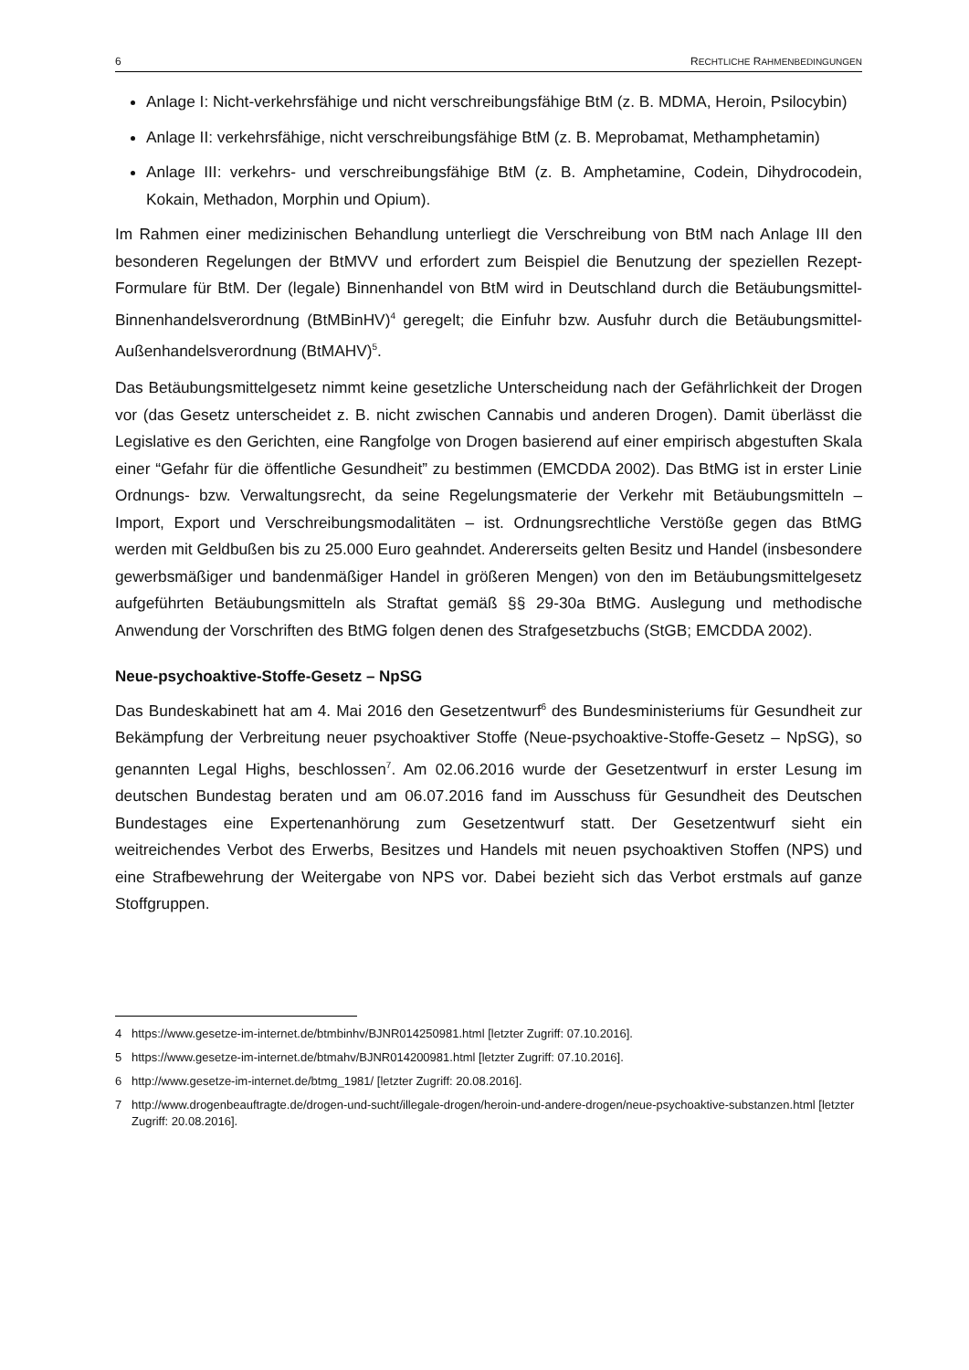6 RECHTLICHE RAHMENBEDINGUNGEN
Anlage I: Nicht-verkehrsfähige und nicht verschreibungsfähige BtM (z. B. MDMA, Heroin, Psilocybin)
Anlage II: verkehrsfähige, nicht verschreibungsfähige BtM (z. B. Meprobamat, Methamphetamin)
Anlage III: verkehrs- und verschreibungsfähige BtM (z. B. Amphetamine, Codein, Dihydrocodein, Kokain, Methadon, Morphin und Opium).
Im Rahmen einer medizinischen Behandlung unterliegt die Verschreibung von BtM nach Anlage III den besonderen Regelungen der BtMVV und erfordert zum Beispiel die Benutzung der speziellen Rezept-Formulare für BtM. Der (legale) Binnenhandel von BtM wird in Deutschland durch die Betäubungsmittel-Binnenhandelsverordnung (BtMBinHV)<sup>4</sup> geregelt; die Einfuhr bzw. Ausfuhr durch die Betäubungsmittel-Außenhandelsverordnung (BtMAHV)<sup>5</sup>.
Das Betäubungsmittelgesetz nimmt keine gesetzliche Unterscheidung nach der Gefährlichkeit der Drogen vor (das Gesetz unterscheidet z. B. nicht zwischen Cannabis und anderen Drogen). Damit überlässt die Legislative es den Gerichten, eine Rangfolge von Drogen basierend auf einer empirisch abgestuften Skala einer “Gefahr für die öffentliche Gesundheit” zu bestimmen (EMCDDA 2002). Das BtMG ist in erster Linie Ordnungs- bzw. Verwaltungsrecht, da seine Regelungsmaterie der Verkehr mit Betäubungsmitteln – Import, Export und Verschreibungsmodalitäten – ist. Ordnungsrechtliche Verstöße gegen das BtMG werden mit Geldbußen bis zu 25.000 Euro geahndet. Andererseits gelten Besitz und Handel (insbesondere gewerbsmäßiger und bandenmäßiger Handel in größeren Mengen) von den im Betäubungsmittelgesetz aufgeführten Betäubungsmitteln als Straftat gemäß §§ 29-30a BtMG. Auslegung und methodische Anwendung der Vorschriften des BtMG folgen denen des Strafgesetzbuchs (StGB; EMCDDA 2002).
Neue-psychoaktive-Stoffe-Gesetz – NpSG
Das Bundeskabinett hat am 4. Mai 2016 den Gesetzentwurf<sup>6</sup> des Bundesministeriums für Gesundheit zur Bekämpfung der Verbreitung neuer psychoaktiver Stoffe (Neue-psychoaktive-Stoffe-Gesetz – NpSG), so genannten Legal Highs, beschlossen<sup>7</sup>. Am 02.06.2016 wurde der Gesetzentwurf in erster Lesung im deutschen Bundestag beraten und am 06.07.2016 fand im Ausschuss für Gesundheit des Deutschen Bundestages eine Expertenanhörung zum Gesetzentwurf statt. Der Gesetzentwurf sieht ein weitreichendes Verbot des Erwerbs, Besitzes und Handels mit neuen psychoaktiven Stoffen (NPS) und eine Strafbewehrung der Weitergabe von NPS vor. Dabei bezieht sich das Verbot erstmals auf ganze Stoffgruppen.
4 https://www.gesetze-im-internet.de/btmbinhv/BJNR014250981.html [letzter Zugriff: 07.10.2016].
5 https://www.gesetze-im-internet.de/btmahv/BJNR014200981.html [letzter Zugriff: 07.10.2016].
6 http://www.gesetze-im-internet.de/btmg_1981/ [letzter Zugriff: 20.08.2016].
7 http://www.drogenbeauftragte.de/drogen-und-sucht/illegale-drogen/heroin-und-andere-drogen/neue-psychoaktive-substanzen.html [letzter Zugriff: 20.08.2016].